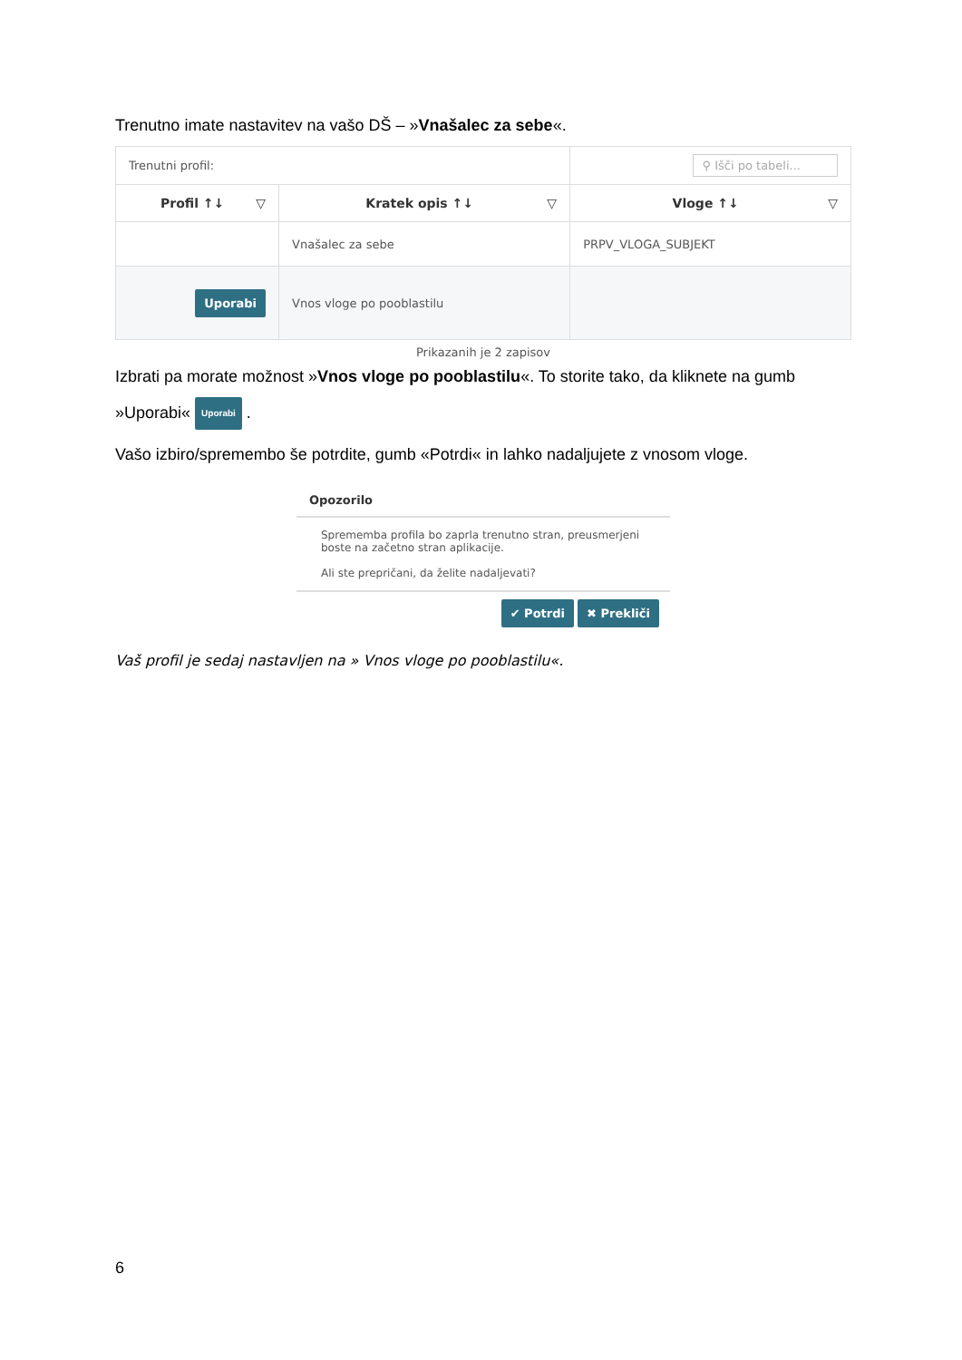Trenutno imate nastavitev na vašo DŠ – »Vnašalec za sebe«.
| Trenutni profil: | | ⚲ Išči po tabeli... |
| Profil ↑↓ ▽ | Kratek opis ↑↓ ▽ | Vloge ↑↓ ▽ |
| | Vnašalec za sebe | PRPV_VLOGA_SUBJEKT |
| Uporabi | Vnos vloge po pooblastilu | |
Prikazanih je 2 zapisov
Izbrati pa morate možnost »Vnos vloge po pooblastilu«. To storite tako, da kliknete na gumb
»Uporabi« Uporabi .
Vašo izbiro/spremembo še potrdite, gumb «Potrdi« in lahko nadaljujete z vnosom vloge.
Opozorilo
Sprememba profila bo zaprla trenutno stran, preusmerjeni boste na začetno stran aplikacije.
Ali ste prepričani, da želite nadaljevati?
✔ Potrdi ✖ Prekliči
Vaš profil je sedaj nastavljen na » Vnos vloge po pooblastilu«.
6